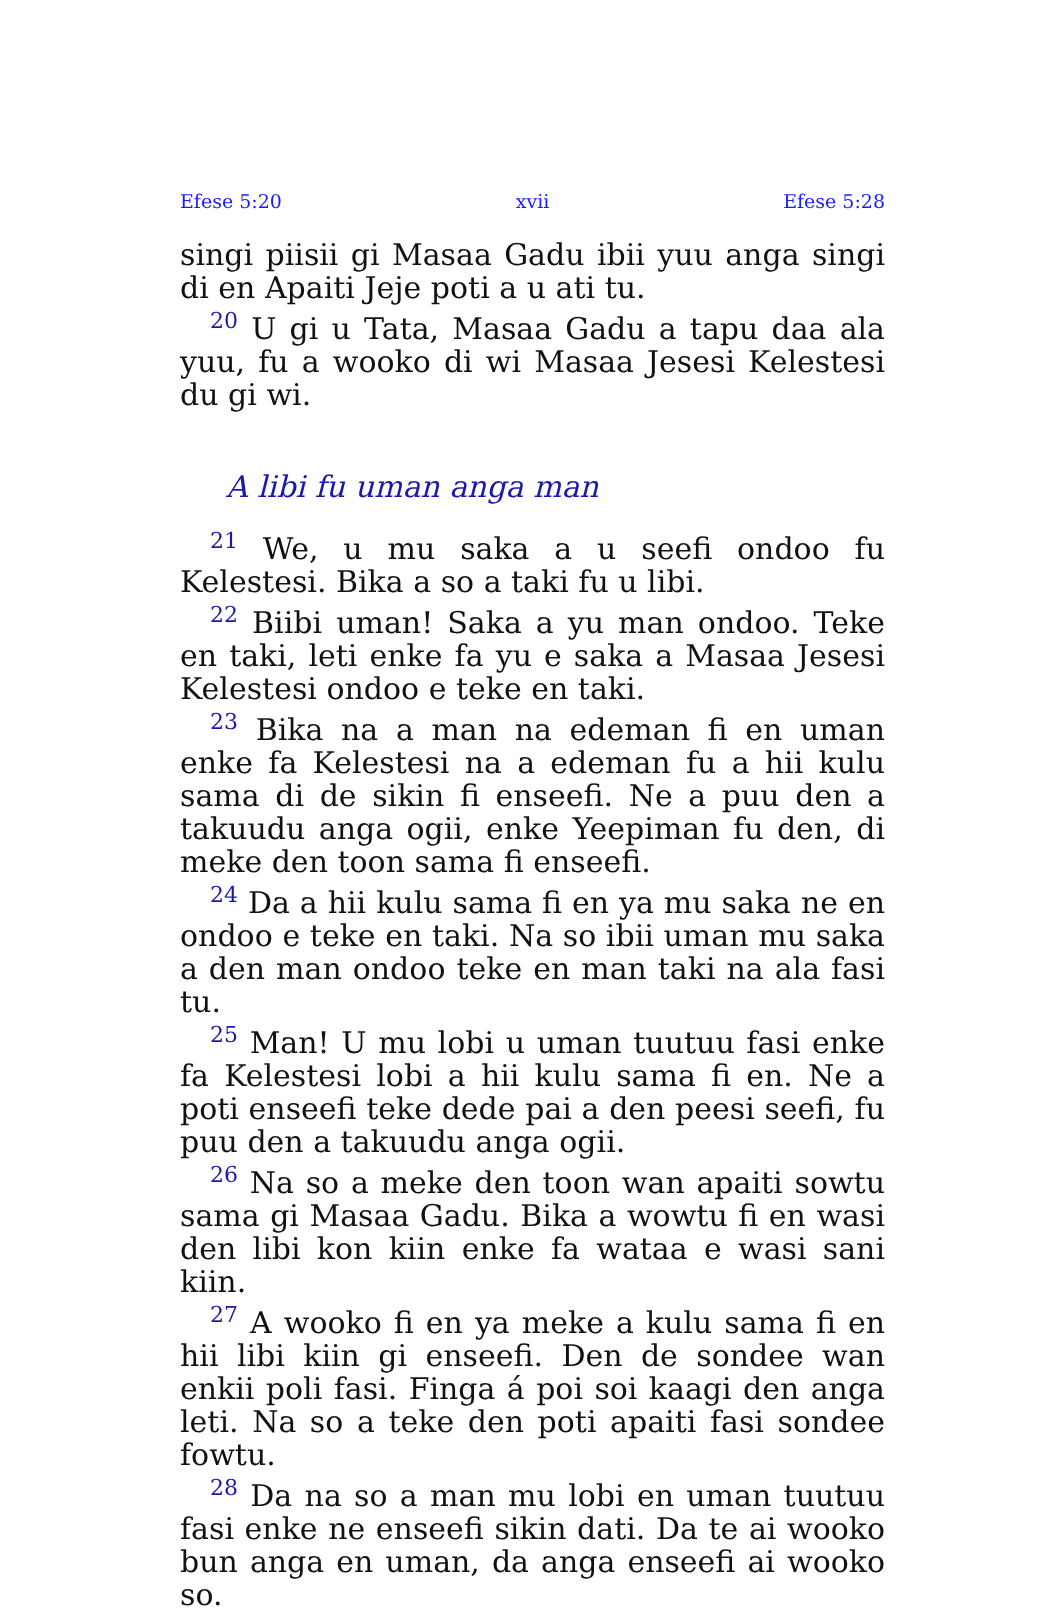Efese 5:20 xvii Efese 5:28
singi piisii gi Masaa Gadu ibii yuu anga singi di en Apaiti Jeje poti a u ati tu.
<sup>20</sup> U gi u Tata, Masaa Gadu a tapu daa ala yuu, fu a wooko di wi Masaa Jesesi Kelestesi du gi wi.
A libi fu uman anga man
<sup>21</sup> We, u mu saka a u seefi ondoo fu Kelestesi. Bika a so a taki fu u libi.
<sup>22</sup> Biibi uman! Saka a yu man ondoo. Teke en taki, leti enke fa yu e saka a Masaa Jesesi Kelestesi ondoo e teke en taki.
<sup>23</sup> Bika na a man na edeman fi en uman enke fa Kelestesi na a edeman fu a hii kulu sama di de sikin fi enseefi. Ne a puu den a takuudu anga ogii, enke Yeepiman fu den, di meke den toon sama fi enseefi.
<sup>24</sup> Da a hii kulu sama fi en ya mu saka ne en ondoo e teke en taki. Na so ibii uman mu saka a den man ondoo teke en man taki na ala fasi tu.
<sup>25</sup> Man! U mu lobi u uman tuutuu fasi enke fa Kelestesi lobi a hii kulu sama fi en. Ne a poti enseefi teke dede pai a den peesi seefi, fu puu den a takuudu anga ogii.
<sup>26</sup> Na so a meke den toon wan apaiti sowtu sama gi Masaa Gadu. Bika a wowtu fi en wasi den libi kon kiin enke fa wataa e wasi sani kiin.
<sup>27</sup> A wooko fi en ya meke a kulu sama fi en hii libi kiin gi enseefi. Den de sondee wan enkii poli fasi. Finga á poi soi kaagi den anga leti. Na so a teke den poti apaiti fasi sondee fowtu.
<sup>28</sup> Da na so a man mu lobi en uman tuutuu fasi enke ne enseefi sikin dati. Da te ai wooko bun anga en uman, da anga enseefi ai wooko so.